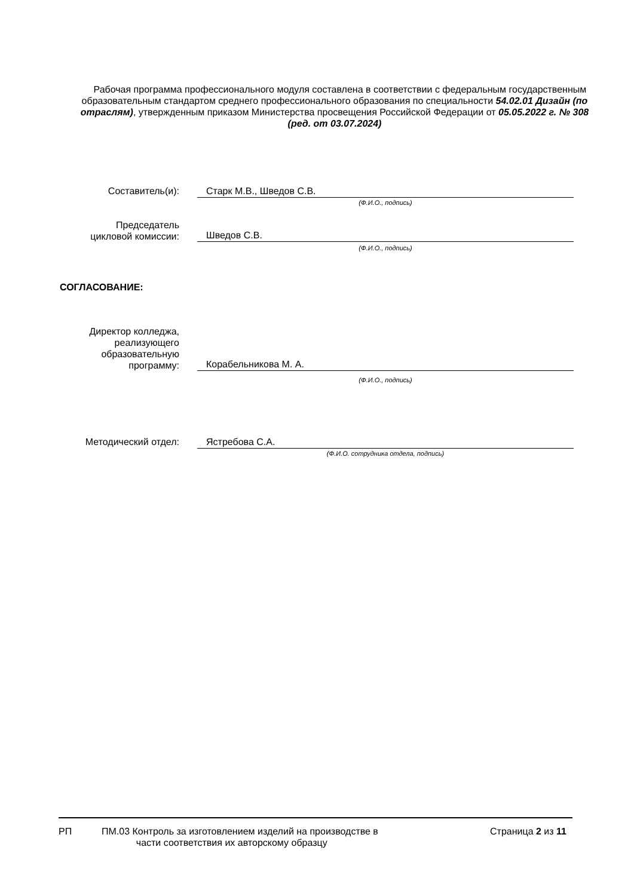Рабочая программа профессионального модуля составлена в соответствии с федеральным государственным образовательным стандартом среднего профессионального образования по специальности 54.02.01 Дизайн (по отраслям), утвержденным приказом Министерства просвещения Российской Федерации от 05.05.2022 г. № 308 (ред. от 03.07.2024)
Составитель(и):
Старк М.В., Шведов С.В.
(Ф.И.О., подпись)
Председатель
цикловой комиссии:
Шведов С.В.
(Ф.И.О., подпись)
СОГЛАСОВАНИЕ:
Директор колледжа, реализующего образовательную программу:
Корабельникова М. А.
(Ф.И.О., подпись)
Методический отдел:
Ястребова С.А.
(Ф.И.О. сотрудника отдела, подпись)
РП ПМ.03 Контроль за изготовлением изделий на производстве в
части соответствия их авторскому образцу
Страница 2 из 11